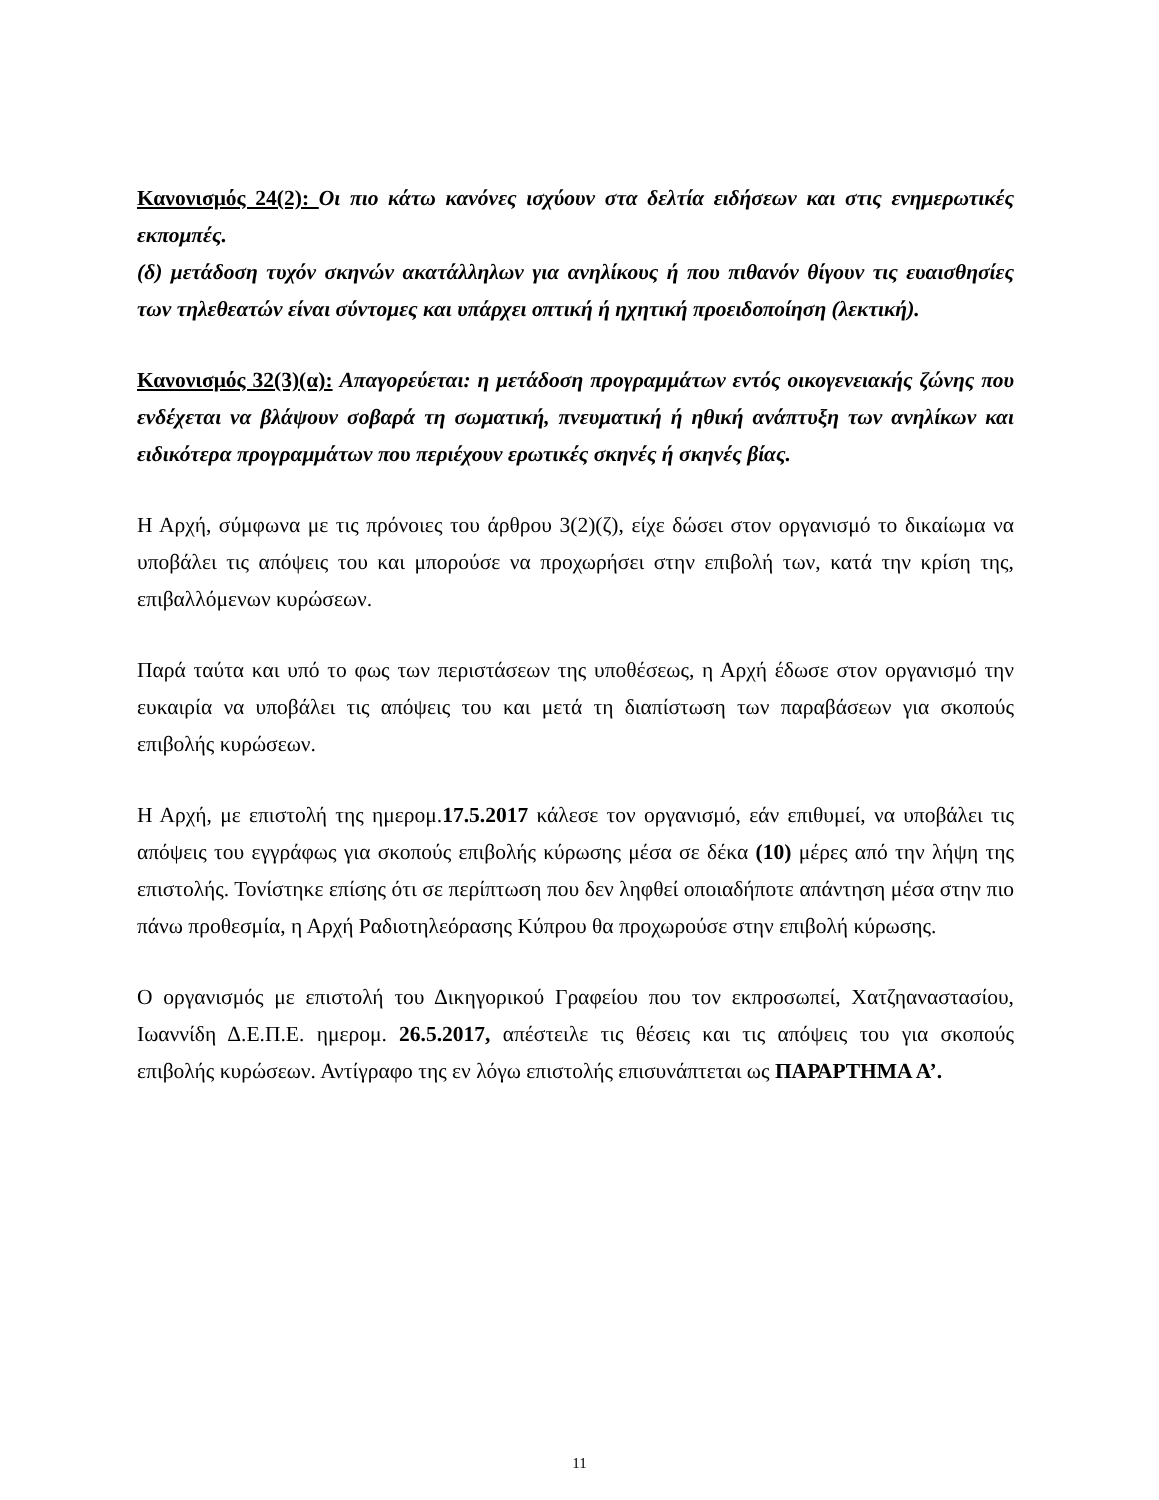Κανονισμός 24(2): Οι πιο κάτω κανόνες ισχύουν στα δελτία ειδήσεων και στις ενημερωτικές εκπομπές.
(δ) μετάδοση τυχόν σκηνών ακατάλληλων για ανηλίκους ή που πιθανόν θίγουν τις ευαισθησίες των τηλεθεατών είναι σύντομες και υπάρχει οπτική ή ηχητική προειδοποίηση (λεκτική).
Κανονισμός 32(3)(α): Απαγορεύεται: η μετάδοση προγραμμάτων εντός οικογενειακής ζώνης που ενδέχεται να βλάψουν σοβαρά τη σωματική, πνευματική ή ηθική ανάπτυξη των ανηλίκων και ειδικότερα προγραμμάτων που περιέχουν ερωτικές σκηνές ή σκηνές βίας.
Η Αρχή, σύμφωνα με τις πρόνοιες του άρθρου 3(2)(ζ), είχε δώσει στον οργανισμό το δικαίωμα να υποβάλει τις απόψεις του και μπορούσε να προχωρήσει στην επιβολή των, κατά την κρίση της, επιβαλλόμενων κυρώσεων.
Παρά ταύτα και υπό το φως των περιστάσεων της υποθέσεως, η Αρχή έδωσε στον οργανισμό την ευκαιρία να υποβάλει τις απόψεις του και μετά τη διαπίστωση των παραβάσεων για σκοπούς επιβολής κυρώσεων.
Η Αρχή, με επιστολή της ημερομ.17.5.2017 κάλεσε τον οργανισμό, εάν επιθυμεί, να υποβάλει τις απόψεις του εγγράφως για σκοπούς επιβολής κύρωσης μέσα σε δέκα (10) μέρες από την λήψη της επιστολής. Τονίστηκε επίσης ότι σε περίπτωση που δεν ληφθεί οποιαδήποτε απάντηση μέσα στην πιο πάνω προθεσμία, η Αρχή Ραδιοτηλεόρασης Κύπρου θα προχωρούσε στην επιβολή κύρωσης.
Ο οργανισμός με επιστολή του Δικηγορικού Γραφείου που τον εκπροσωπεί, Χατζηαναστασίου, Ιωαννίδη Δ.Ε.Π.Ε. ημερομ. 26.5.2017, απέστειλε τις θέσεις και τις απόψεις του για σκοπούς επιβολής κυρώσεων. Αντίγραφο της εν λόγω επιστολής επισυνάπτεται ως ΠΑΡΑΡΤΗΜΑ Α’.
11